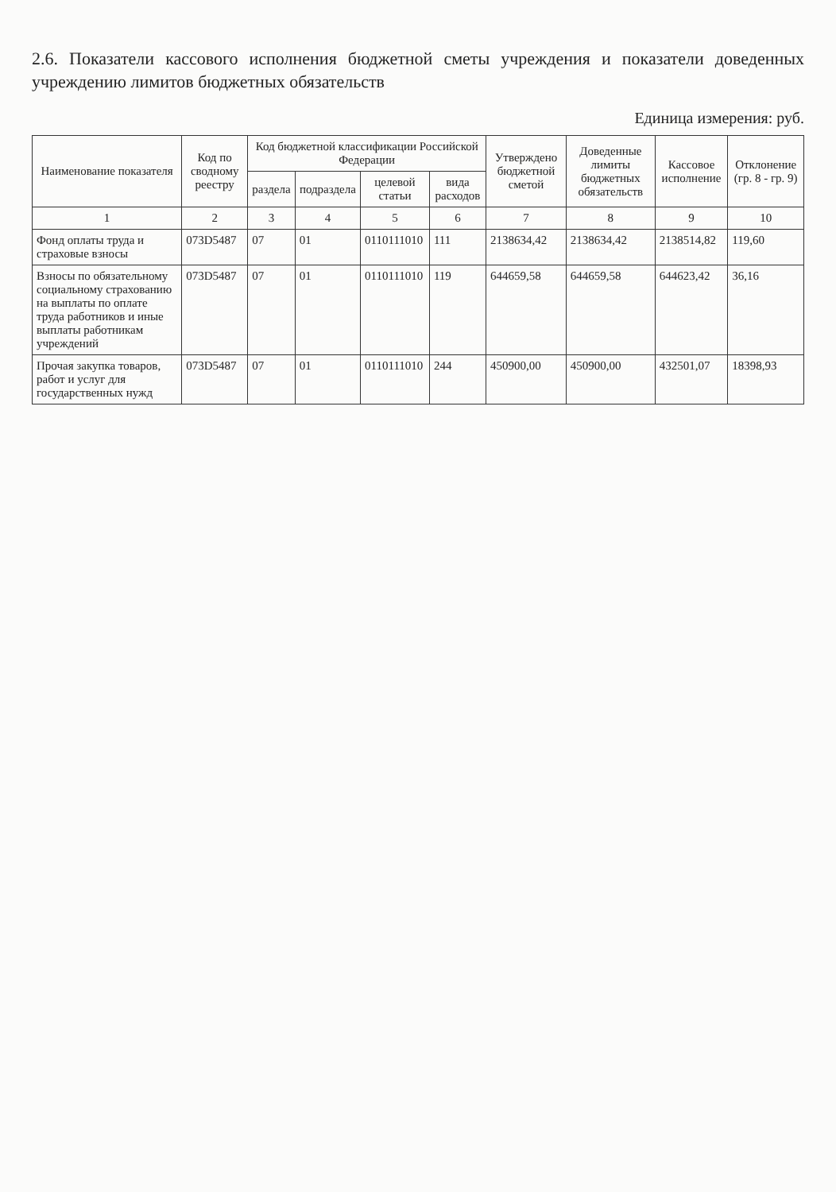2.6. Показатели кассового исполнения бюджетной сметы учреждения и показатели доведенных учреждению лимитов бюджетных обязательств
Единица измерения: руб.
| Наименование показателя | Код по сводному реестру | Код бюджетной классификации Российской Федерации | | | | Утверждено бюджетной сметой | Доведенные лимиты бюджетных обязательств | Кассовое исполнение | Отклонение (гр. 8 - гр. 9) |
| --- | --- | --- | --- | --- | --- | --- | --- | --- | --- |
| | | раздела | подраздела | целевой статьи | вида расходов | | | | |
| 1 | 2 | 3 | 4 | 5 | 6 | 7 | 8 | 9 | 10 |
| Фонд оплаты труда и страховые взносы | 073D5487 | 07 | 01 | 0110111010 | 111 | 2138634,42 | 2138634,42 | 2138514,82 | 119,60 |
| Взносы по обязательному социальному страхованию на выплаты по оплате труда работников и иные выплаты работникам учреждений | 073D5487 | 07 | 01 | 0110111010 | 119 | 644659,58 | 644659,58 | 644623,42 | 36,16 |
| Прочая закупка товаров, работ и услуг для государственных нужд | 073D5487 | 07 | 01 | 0110111010 | 244 | 450900,00 | 450900,00 | 432501,07 | 18398,93 |